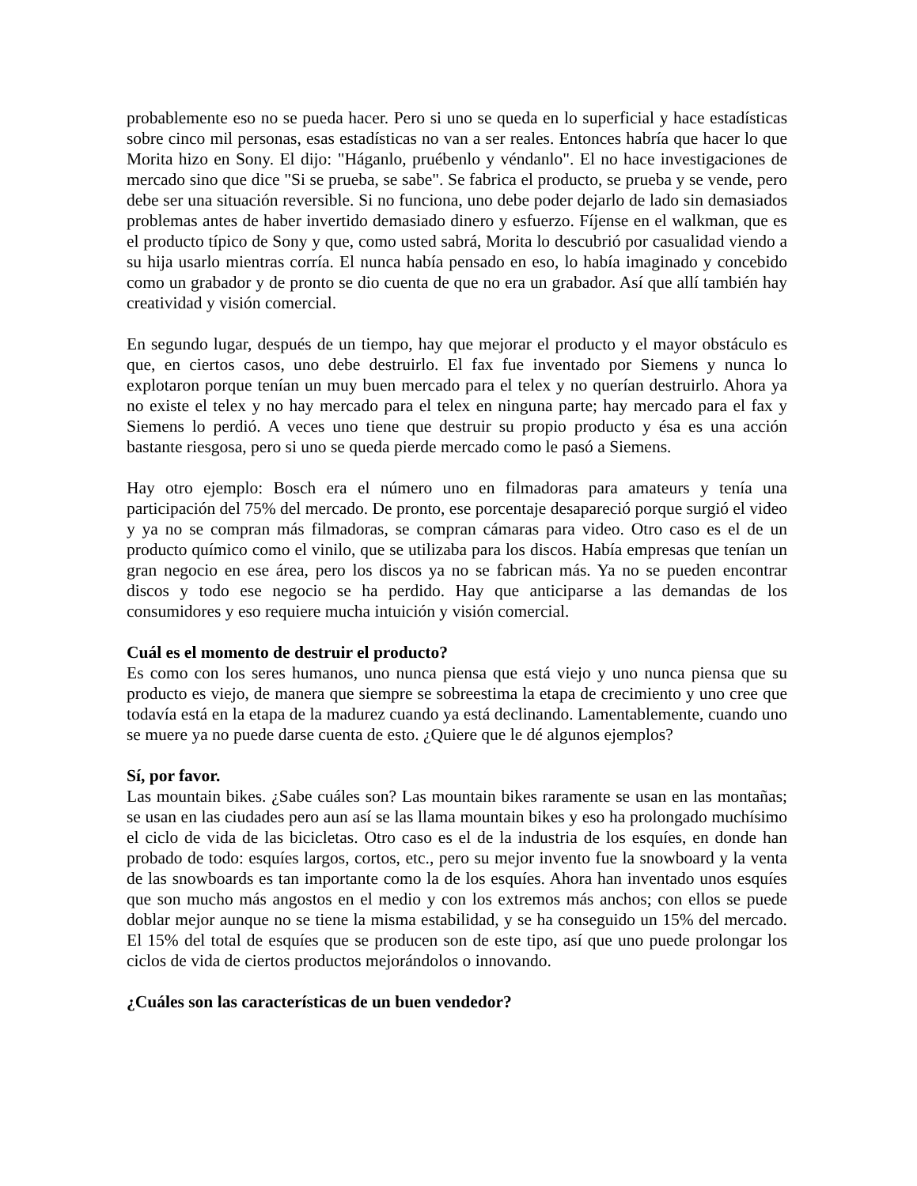probablemente eso no se pueda hacer. Pero si uno se queda en lo superficial y hace estadísticas sobre cinco mil personas, esas estadísticas no van a ser reales. Entonces habría que hacer lo que Morita hizo en Sony. El dijo: "Háganlo, pruébenlo y véndanlo". El no hace investigaciones de mercado sino que dice "Si se prueba, se sabe". Se fabrica el producto, se prueba y se vende, pero debe ser una situación reversible. Si no funciona, uno debe poder dejarlo de lado sin demasiados problemas antes de haber invertido demasiado dinero y esfuerzo. Fíjense en el walkman, que es el producto típico de Sony y que, como usted sabrá, Morita lo descubrió por casualidad viendo a su hija usarlo mientras corría. El nunca había pensado en eso, lo había imaginado y concebido como un grabador y de pronto se dio cuenta de que no era un grabador. Así que allí también hay creatividad y visión comercial.
En segundo lugar, después de un tiempo, hay que mejorar el producto y el mayor obstáculo es que, en ciertos casos, uno debe destruirlo. El fax fue inventado por Siemens y nunca lo explotaron porque tenían un muy buen mercado para el telex y no querían destruirlo. Ahora ya no existe el telex y no hay mercado para el telex en ninguna parte; hay mercado para el fax y Siemens lo perdió. A veces uno tiene que destruir su propio producto y ésa es una acción bastante riesgosa, pero si uno se queda pierde mercado como le pasó a Siemens.
Hay otro ejemplo: Bosch era el número uno en filmadoras para amateurs y tenía una participación del 75% del mercado. De pronto, ese porcentaje desapareció porque surgió el video y ya no se compran más filmadoras, se compran cámaras para video. Otro caso es el de un producto químico como el vinilo, que se utilizaba para los discos. Había empresas que tenían un gran negocio en ese área, pero los discos ya no se fabrican más. Ya no se pueden encontrar discos y todo ese negocio se ha perdido. Hay que anticiparse a las demandas de los consumidores y eso requiere mucha intuición y visión comercial.
Cuál es el momento de destruir el producto?
Es como con los seres humanos, uno nunca piensa que está viejo y uno nunca piensa que su producto es viejo, de manera que siempre se sobreestima la etapa de crecimiento y uno cree que todavía está en la etapa de la madurez cuando ya está declinando. Lamentablemente, cuando uno se muere ya no puede darse cuenta de esto. ¿Quiere que le dé algunos ejemplos?
Sí, por favor.
Las mountain bikes. ¿Sabe cuáles son? Las mountain bikes raramente se usan en las montañas; se usan en las ciudades pero aun así se las llama mountain bikes y eso ha prolongado muchísimo el ciclo de vida de las bicicletas. Otro caso es el de la industria de los esquíes, en donde han probado de todo: esquíes largos, cortos, etc., pero su mejor invento fue la snowboard y la venta de las snowboards es tan importante como la de los esquíes. Ahora han inventado unos esquíes que son mucho más angostos en el medio y con los extremos más anchos; con ellos se puede doblar mejor aunque no se tiene la misma estabilidad, y se ha conseguido un 15% del mercado. El 15% del total de esquíes que se producen son de este tipo, así que uno puede prolongar los ciclos de vida de ciertos productos mejorándolos o innovando.
¿Cuáles son las características de un buen vendedor?